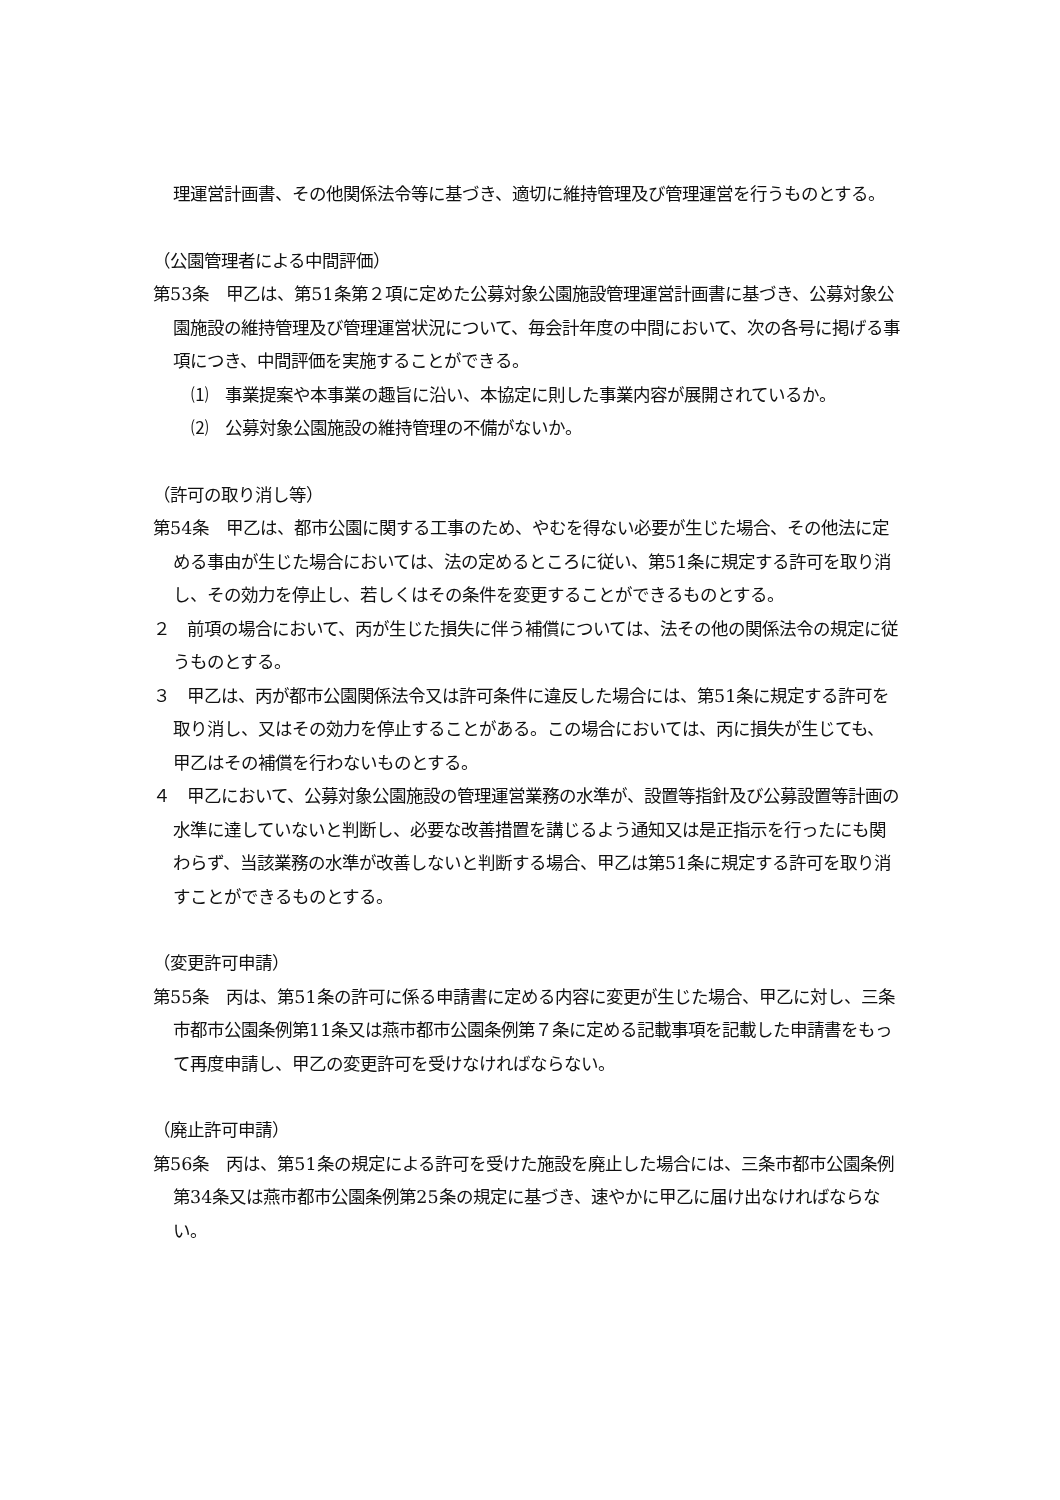理運営計画書、その他関係法令等に基づき、適切に維持管理及び管理運営を行うものとする。
（公園管理者による中間評価）
第53条　甲乙は、第51条第２項に定めた公募対象公園施設管理運営計画書に基づき、公募対象公園施設の維持管理及び管理運営状況について、毎会計年度の中間において、次の各号に掲げる事項につき、中間評価を実施することができる。
⑴　事業提案や本事業の趣旨に沿い、本協定に則した事業内容が展開されているか。
⑵　公募対象公園施設の維持管理の不備がないか。
（許可の取り消し等）
第54条　甲乙は、都市公園に関する工事のため、やむを得ない必要が生じた場合、その他法に定める事由が生じた場合においては、法の定めるところに従い、第51条に規定する許可を取り消し、その効力を停止し、若しくはその条件を変更することができるものとする。
２　前項の場合において、丙が生じた損失に伴う補償については、法その他の関係法令の規定に従うものとする。
３　甲乙は、丙が都市公園関係法令又は許可条件に違反した場合には、第51条に規定する許可を取り消し、又はその効力を停止することがある。この場合においては、丙に損失が生じても、甲乙はその補償を行わないものとする。
４　甲乙において、公募対象公園施設の管理運営業務の水準が、設置等指針及び公募設置等計画の水準に達していないと判断し、必要な改善措置を講じるよう通知又は是正指示を行ったにも関わらず、当該業務の水準が改善しないと判断する場合、甲乙は第51条に規定する許可を取り消すことができるものとする。
（変更許可申請）
第55条　丙は、第51条の許可に係る申請書に定める内容に変更が生じた場合、甲乙に対し、三条市都市公園条例第11条又は燕市都市公園条例第７条に定める記載事項を記載した申請書をもって再度申請し、甲乙の変更許可を受けなければならない。
（廃止許可申請）
第56条　丙は、第51条の規定による許可を受けた施設を廃止した場合には、三条市都市公園条例第34条又は燕市都市公園条例第25条の規定に基づき、速やかに甲乙に届け出なければならない。